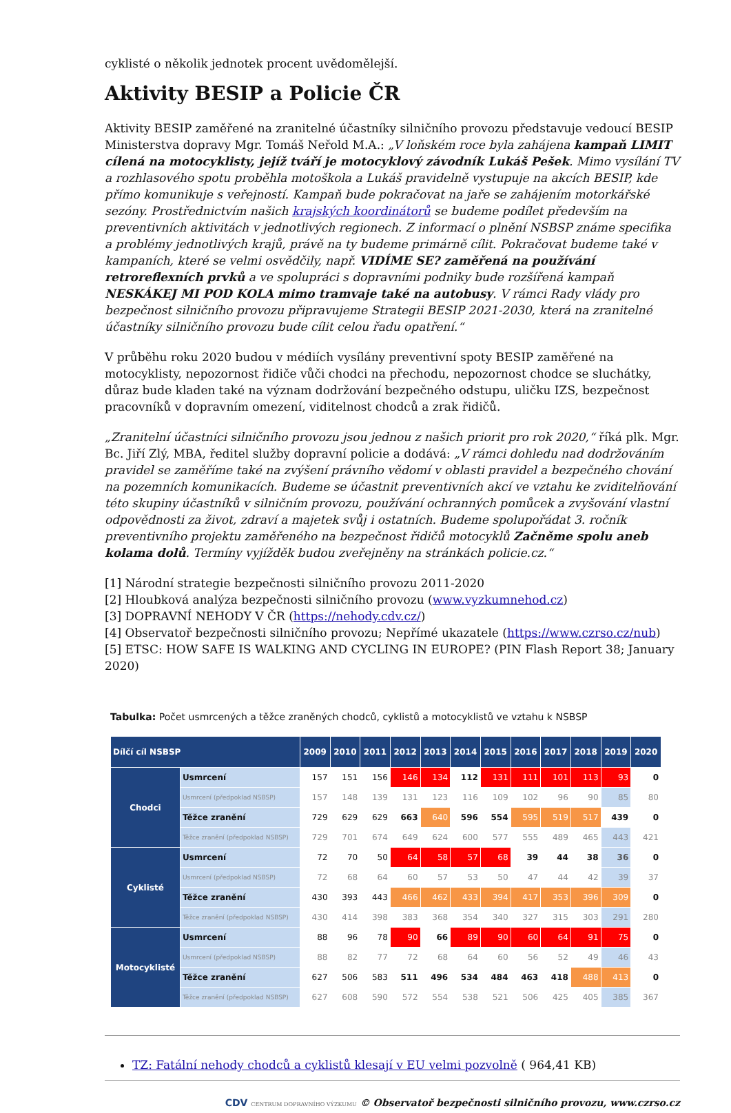cyklisté o několik jednotek procent uvědomělejší.
Aktivity BESIP a Policie ČR
Aktivity BESIP zaměřené na zranitelné účastníky silničního provozu představuje vedoucí BESIP Ministerstva dopravy Mgr. Tomáš Neřold M.A.: „V loňském roce byla zahájena kampaň LIMIT cílená na motocyklisty, jejíž tváří je motocyklový závodník Lukáš Pešek. Mimo vysílání TV a rozhlasového spotu proběhla motoškola a Lukáš pravidelně vystupuje na akcích BESIP, kde přímo komunikuje s veřejností. Kampaň bude pokračovat na jaře se zahájením motorkářské sezóny. Prostřednictvím našich krajských koordinátorů se budeme podílet především na preventivních aktivitách v jednotlivých regionech. Z informací o plnění NSBSP známe specifika a problémy jednotlivých krajů, právě na ty budeme primárně cílit. Pokračovat budeme také v kampaních, které se velmi osvědčily, např. VIDÍME SE? zaměřená na používání retroreflexních prvků a ve spolupráci s dopravními podniky bude rozšířená kampaň NESKÁKEJ MI POD KOLA mimo tramvaje také na autobusy. V rámci Rady vlády pro bezpečnost silničního provozu připravujeme Strategii BESIP 2021-2030, která na zranitelné účastníky silničního provozu bude cílit celou řadu opatření.“
V průběhu roku 2020 budou v médiích vysílány preventivní spoty BESIP zaměřené na motocyklisty, nepozornost řidiče vůči chodci na přechodu, nepozornost chodce se sluchátky, důraz bude kladen také na význam dodržování bezpečného odstupu, uličku IZS, bezpečnost pracovníků v dopravním omezení, viditelnost chodců a zrak řidičů.
„Zranitelní účastníci silničního provozu jsou jednou z našich priorit pro rok 2020,“ říká plk. Mgr. Bc. Jiří Zlý, MBA, ředitel služby dopravní policie a dodává: „V rámci dohledu nad dodržováním pravidel se zaměříme také na zvýšení právního vědomí v oblasti pravidel a bezpečného chování na pozemních komunikacích. Budeme se účastnit preventivních akcí ve vztahu ke zviditelňování této skupiny účastníků v silničním provozu, používání ochranných pomůcek a zvyšování vlastní odpovědnosti za život, zdraví a majetek svůj i ostatních. Budeme spolupořádat 3. ročník preventivního projektu zaměřeného na bezpečnost řidičů motocyklů Začněme spolu aneb kolama dolů. Termíny vyjížděk budou zveřejněny na stránkách policie.cz.“
[1] Národní strategie bezpečnosti silničního provozu 2011-2020
[2] Hloubková analýza bezpečnosti silničního provozu (www.vyzkumnehod.cz)
[3] DOPRAVNÍ NEHODY V ČR (https://nehody.cdv.cz/)
[4] Observatoř bezpečnosti silničního provozu; Nepřímé ukazatele (https://www.czrso.cz/nub)
[5] ETSC: HOW SAFE IS WALKING AND CYCLING IN EUROPE? (PIN Flash Report 38; January 2020)
Tabulka: Počet usmrcených a těžce zraněných chodců, cyklistů a motocyklistů ve vztahu k NSBSP
| Dílčí cíl NSBSP | | 2009 | 2010 | 2011 | 2012 | 2013 | 2014 | 2015 | 2016 | 2017 | 2018 | 2019 | 2020 |
| --- | --- | --- | --- | --- | --- | --- | --- | --- | --- | --- | --- | --- | --- |
| Chodci | Usmrcení | 157 | 151 | 156 | 146 | 134 | 112 | 131 | 111 | 101 | 113 | 93 | 0 |
| | Usmrcení (předpoklad NSBSP) | 157 | 148 | 139 | 131 | 123 | 116 | 109 | 102 | 96 | 90 | 85 | 80 |
| | Těžce zranění | 729 | 629 | 629 | 663 | 640 | 596 | 554 | 595 | 519 | 517 | 439 | 0 |
| | Těžce zranění (předpoklad NSBSP) | 729 | 701 | 674 | 649 | 624 | 600 | 577 | 555 | 489 | 465 | 443 | 421 |
| Cyklisté | Usmrcení | 72 | 70 | 50 | 64 | 58 | 57 | 68 | 39 | 44 | 38 | 36 | 0 |
| | Usmrcení (předpoklad NSBSP) | 72 | 68 | 64 | 60 | 57 | 53 | 50 | 47 | 44 | 42 | 39 | 37 |
| | Těžce zranění | 430 | 393 | 443 | 466 | 462 | 433 | 394 | 417 | 353 | 396 | 309 | 0 |
| | Těžce zranění (předpoklad NSBSP) | 430 | 414 | 398 | 383 | 368 | 354 | 340 | 327 | 315 | 303 | 291 | 280 |
| Motocyklisté | Usmrcení | 88 | 96 | 78 | 90 | 66 | 89 | 90 | 60 | 64 | 91 | 75 | 0 |
| | Usmrcení (předpoklad NSBSP) | 88 | 82 | 77 | 72 | 68 | 64 | 60 | 56 | 52 | 49 | 46 | 43 |
| | Těžce zranění | 627 | 506 | 583 | 511 | 496 | 534 | 484 | 463 | 418 | 488 | 413 | 0 |
| | Těžce zranění (předpoklad NSBSP) | 627 | 608 | 590 | 572 | 554 | 538 | 521 | 506 | 425 | 405 | 385 | 367 |
TZ: Fatální nehody chodců a cyklistů klesají v EU velmi pozvolně ( 964,41 KB)
CDV CENTRUM DOPRAVNÍHO VÝZKUMU © Observatoř bezpečnosti silničního provozu, www.czrso.cz